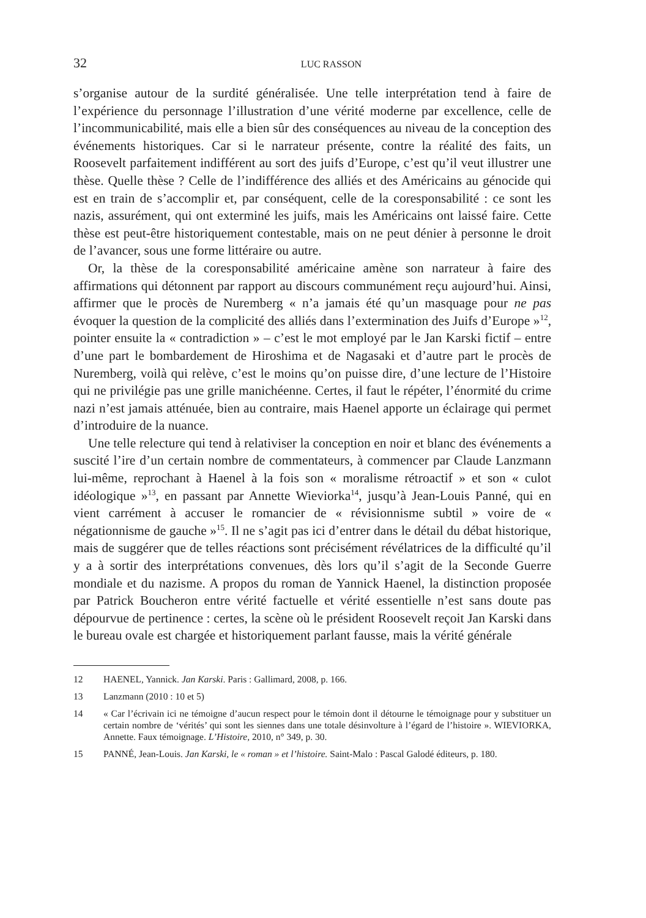32 LUC RASSON
s’organise autour de la surdité généralisée. Une telle interprétation tend à faire de l’expérience du personnage l’illustration d’une vérité moderne par excellence, celle de l’incommunicabilité, mais elle a bien sûr des conséquences au niveau de la conception des événements historiques. Car si le narrateur présente, contre la réalité des faits, un Roosevelt parfaitement indifférent au sort des juifs d’Europe, c’est qu’il veut illustrer une thèse. Quelle thèse ? Celle de l’indifférence des alliés et des Américains au génocide qui est en train de s’accomplir et, par conséquent, celle de la coresponsabilité : ce sont les nazis, assurément, qui ont exterminé les juifs, mais les Américains ont laissé faire. Cette thèse est peut-être historiquement contestable, mais on ne peut dénier à personne le droit de l’avancer, sous une forme littéraire ou autre.
Or, la thèse de la coresponsabilité américaine amène son narrateur à faire des affirmations qui détonnent par rapport au discours communément reçu aujourd’hui. Ainsi, affirmer que le procès de Nuremberg « n’a jamais été qu’un masquage pour ne pas évoquer la question de la complicité des alliés dans l’extermination des Juifs d’Europe »<sup>12</sup>, pointer ensuite la « contradiction » – c’est le mot employé par le Jan Karski fictif – entre d’une part le bombardement de Hiroshima et de Nagasaki et d’autre part le procès de Nuremberg, voilà qui relève, c’est le moins qu’on puisse dire, d’une lecture de l’Histoire qui ne privilégie pas une grille manichéenne. Certes, il faut le répéter, l’énormité du crime nazi n’est jamais atténuée, bien au contraire, mais Haenel apporte un éclairage qui permet d’introduire de la nuance.
Une telle relecture qui tend à relativiser la conception en noir et blanc des événements a suscité l’ire d’un certain nombre de commentateurs, à commencer par Claude Lanzmann lui-même, reprochant à Haenel à la fois son « moralisme rétroactif » et son « culot idéologique »<sup>13</sup>, en passant par Annette Wieviorka<sup>14</sup>, jusqu’à Jean-Louis Panné, qui en vient carrément à accuser le romancier de « révisionnisme subtil » voire de « négationnisme de gauche »<sup>15</sup>. Il ne s’agit pas ici d’entrer dans le détail du débat historique, mais de suggérer que de telles réactions sont précisément révélatrices de la difficulté qu’il y a à sortir des interprétations convenues, dès lors qu’il s’agit de la Seconde Guerre mondiale et du nazisme. A propos du roman de Yannick Haenel, la distinction proposée par Patrick Boucheron entre vérité factuelle et vérité essentielle n’est sans doute pas dépourvue de pertinence : certes, la scène où le président Roosevelt reçoit Jan Karski dans le bureau ovale est chargée et historiquement parlant fausse, mais la vérité générale
12 HAENEL, Yannick. Jan Karski. Paris : Gallimard, 2008, p. 166.
13 Lanzmann (2010 : 10 et 5)
14 « Car l’écrivain ici ne témoigne d’aucun respect pour le témoin dont il détourne le témoignage pour y substituer un certain nombre de ‘vérités’ qui sont les siennes dans une totale désinvolture à l’égard de l’histoire ». WIEVIORKA, Annette. Faux témoignage. L’Histoire, 2010, n° 349, p. 30.
15 PANNÉ, Jean-Louis. Jan Karski, le « roman » et l’histoire. Saint-Malo : Pascal Galodé éditeurs, p. 180.